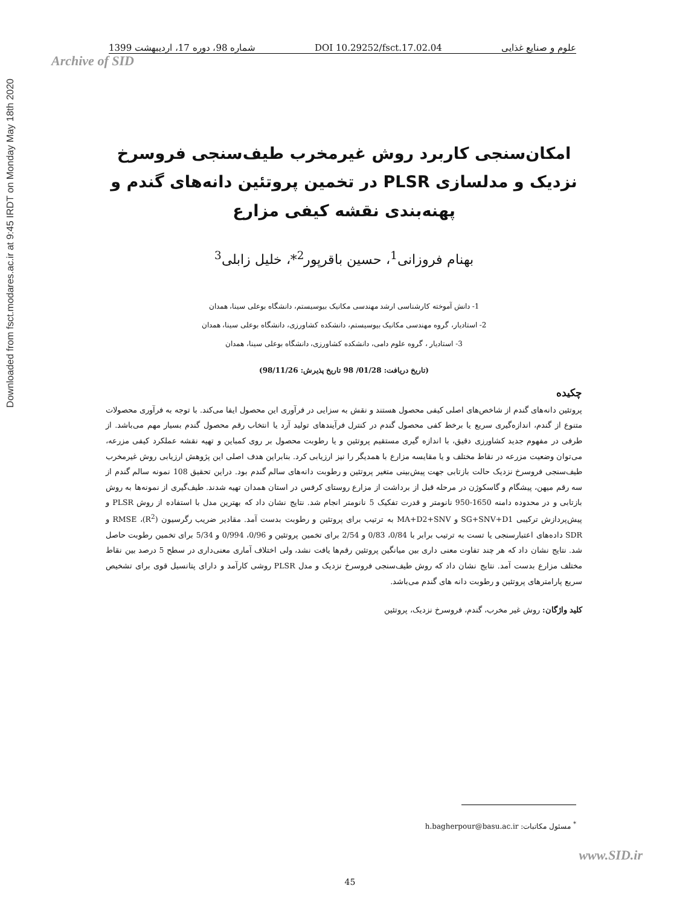Downloaded from fsct.modares.ac.ir at 9:45 IRDT on Monday May 18th 2020
علوم و صنایع غذایی DOI 10.29252/fsct.17.02.04 شماره 98، دوره 17، اردیبهشت 1399
Archive of SID
امکان‌سنجی کاربرد روش غیرمخرب طیف‌سنجی فروسرخ نزدیک و مدلسازی PLSR در تخمین پروتئین دانه‌های گندم و پهنه‌بندی نقشه کیفی مزارع
بهنام فروزانی<sup>1</sup>، حسین باقرپور<sup>2</sup>*، خلیل زابلی<sup>3</sup>
1- دانش آموخته کارشناسی ارشد مهندسی مکانیک بیوسیستم، دانشگاه بوعلی سینا، همدان
2- استادیار، گروه مهندسی مکانیک بیوسیستم، دانشکده کشاورزی، دانشگاه بوعلی سینا، همدان
3- استادیار ، گروه علوم دامی، دانشکده کشاورزی، دانشگاه بوعلی سینا، همدان
(تاریخ دریافت: 01/28/ 98 تاریخ پذیرش: 98/11/26)
چکیده
پروتئین دانه‌های گندم از شاخص‌های اصلی کیفی محصول هستند و نقش به سزایی در فرآوری این محصول ایفا می‌کند. با توجه به فرآوری محصولات متنوع از گندم، اندازه‌گیری سریع یا برخط کفی محصول گندم در کنترل فرآیندهای تولید آرد یا انتخاب رقم محصول گندم بسیار مهم می‌باشد. از طرفی در مفهوم جدید کشاورزی دقیق، با اندازه گیری مستقیم پروتئین و یا رطوبت محصول بر روی کمباین و تهیه نقشه عملکرد کیفی مزرعه، می‌توان وضعیت مزرعه در نقاط مختلف و یا مقایسه مزارع با همدیگر را نیز ارزیابی کرد. بنابراین هدف اصلی این پژوهش ارزیابی روش غیرمخرب طیف‌سنجی فروسرخ نزدیک حالت بازتابی جهت پیش‌بینی متغیر پروتئین و رطوبت دانه‌های سالم گندم بود. دراین تحقیق 108 نمونه سالم گندم از سه رقم میهن، پیشگام و گاسکوژن در مرحله قبل از برداشت از مزارع روستای کرفس در استان همدان تهیه شدند. طیف‌گیری از نمونه‌ها به روش بازتابی و در محدوده دامنه 1650-950 نانومتر و قدرت تفکیک 5 نانومتر انجام شد. نتایج نشان داد که بهترین مدل با استفاده از روش PLSR و پیش‌پردازش ترکیبی SG+SNV+D1 و MA+D2+SNV به ترتیب برای پروتئین و رطوبت بدست آمد. مقادیر ضریب رگرسیون (R<sup>2</sup>)، RMSE و SDR داده‌های اعتبارسنجی یا تست به ترتیب برابر با 0/84، 0/83 و 2/54 برای تخمین پروتئین و 0/96، 0/994 و 5/34 برای تخمین رطوبت حاصل شد. نتایج نشان داد که هر چند تفاوت معنی داری بین میانگین پروتئین رقم‌ها یافت نشد، ولی اختلاف آماری معنی‌داری در سطح 5 درصد بین نقاط مختلف مزارع بدست آمد. نتایج نشان داد که روش طیف‌سنجی فروسرخ نزدیک و مدل PLSR روشی کارآمد و دارای پتانسیل قوی برای تشخیص سریع پارامترهای پروتئین و رطوبت دانه های گندم می‌باشد.
کلید واژگان: روش غیر مخرب، گندم، فروسرخ نزدیک، پروتئین
<sup>*</sup> مسئول مکاتبات: h.bagherpour@basu.ac.ir
www.SID.ir
45